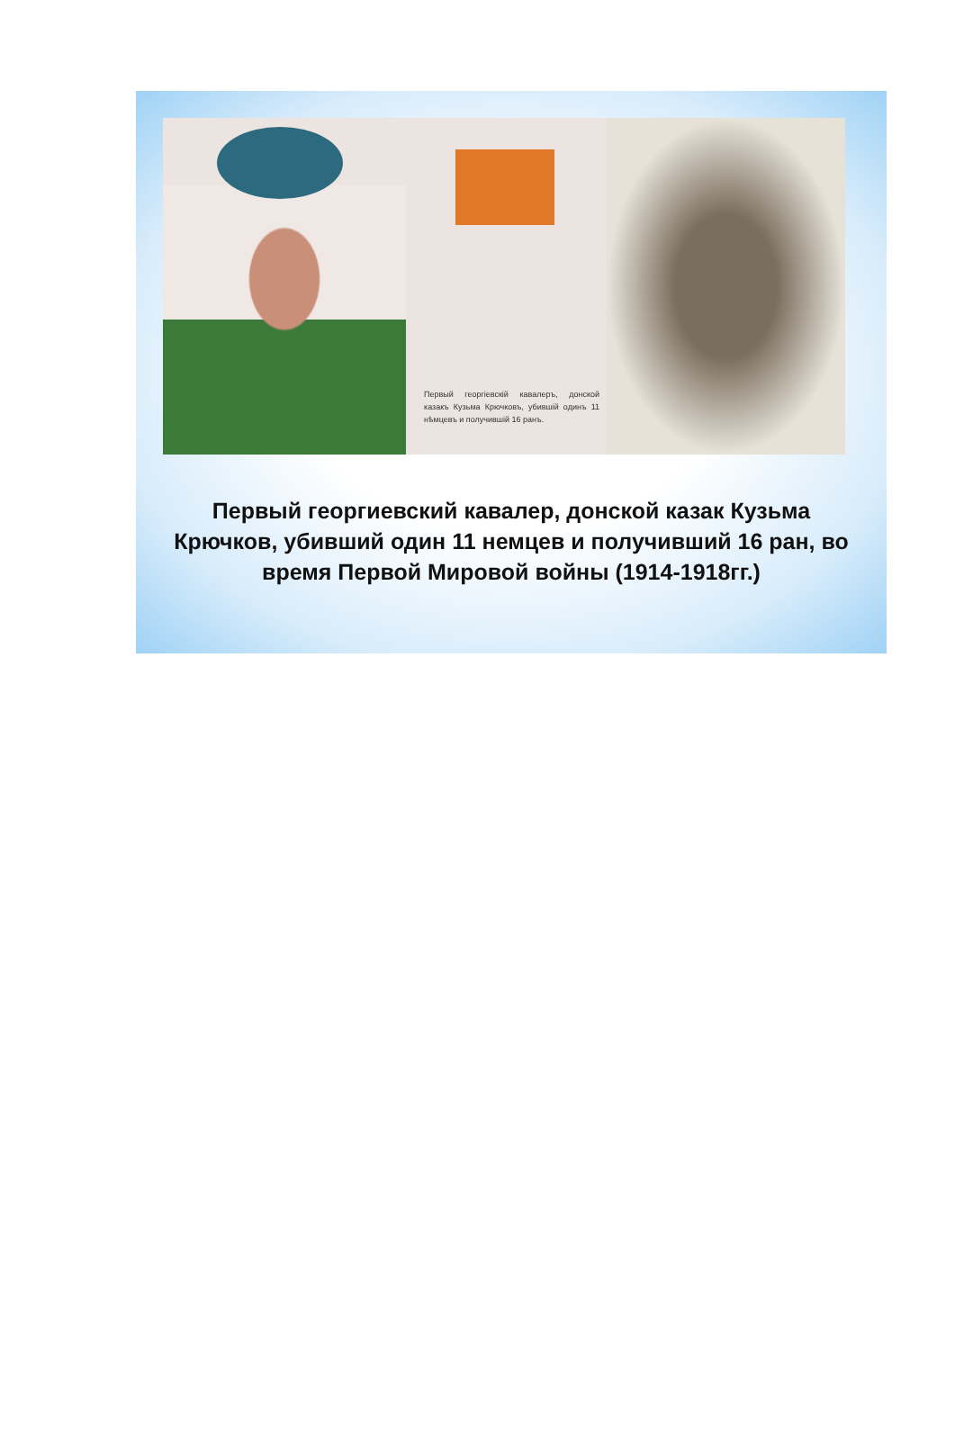Первый георгіевскій кавалеръ, донской казакъ Кузьма Крючковъ, убившій одинъ 11 нѣмцевъ и получившій 16 ранъ.
Первый георгиевский кавалер, донской казак Кузьма Крючков, убивший один 11 немцев и получивший 16 ран, во время Первой Мировой войны (1914-1918гг.)